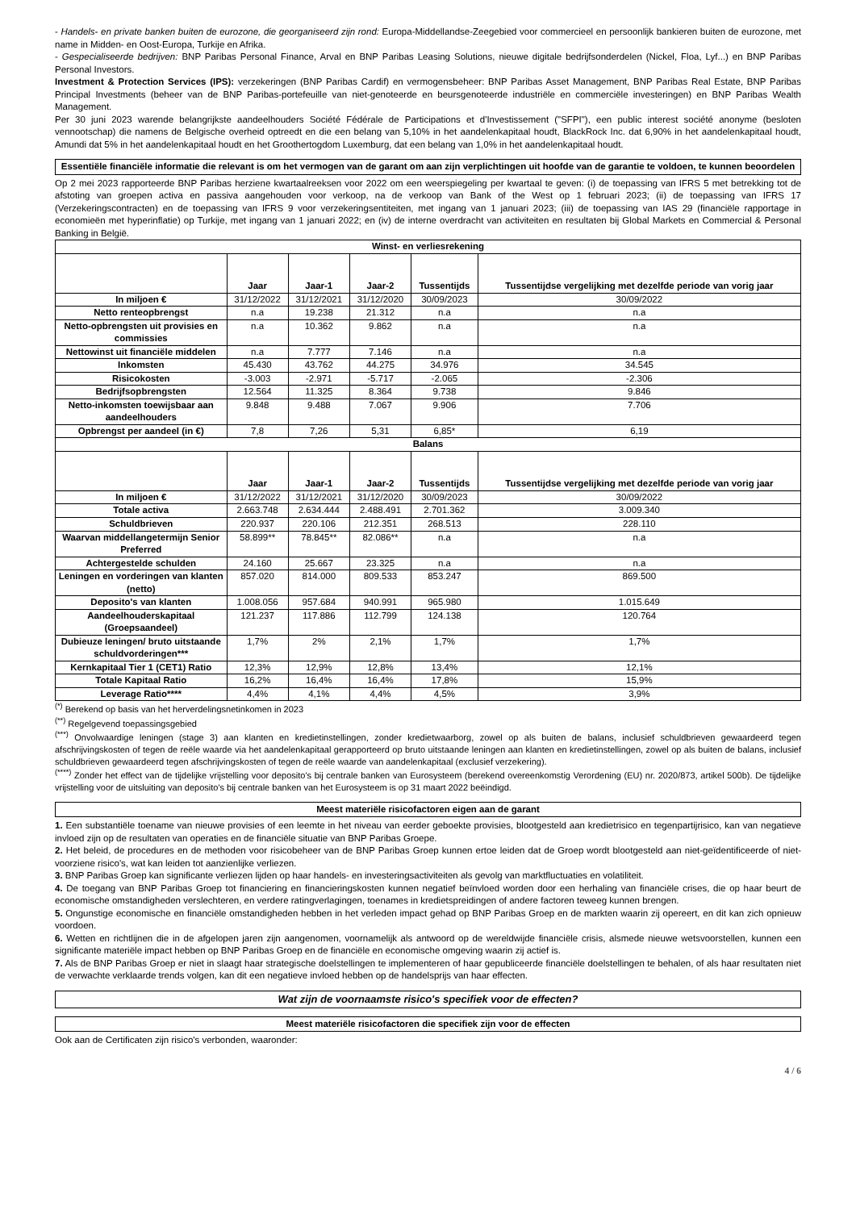- Handels- en private banken buiten de eurozone, die georganiseerd zijn rond: Europa-Middellandse-Zeegebied voor commercieel en persoonlijk bankieren buiten de eurozone, met name in Midden- en Oost-Europa, Turkije en Afrika.
- Gespecialiseerde bedrijven: BNP Paribas Personal Finance, Arval en BNP Paribas Leasing Solutions, nieuwe digitale bedrijfsonderdelen (Nickel, Floa, Lyf...) en BNP Paribas Personal Investors.
Investment & Protection Services (IPS): verzekeringen (BNP Paribas Cardif) en vermogensbeheer: BNP Paribas Asset Management, BNP Paribas Real Estate, BNP Paribas Principal Investments (beheer van de BNP Paribas-portefeuille van niet-genoteerde en beursgenoteerde industriële en commerciële investeringen) en BNP Paribas Wealth Management.
Per 30 juni 2023 warende belangrijkste aandeelhouders Société Fédérale de Participations et d'Investissement ("SFPI"), een public interest société anonyme (besloten vennootschap) die namens de Belgische overheid optreedt en die een belang van 5,10% in het aandelenkapitaal houdt, BlackRock Inc. dat 6,90% in het aandelenkapitaal houdt, Amundi dat 5% in het aandelenkapitaal houdt en het Groothertogdom Luxemburg, dat een belang van 1,0% in het aandelenkapitaal houdt.
Essentiële financiële informatie die relevant is om het vermogen van de garant om aan zijn verplichtingen uit hoofde van de garantie te voldoen, te kunnen beoordelen
Op 2 mei 2023 rapporteerde BNP Paribas herziene kwartaalreeksen voor 2022 om een weerspiegeling per kwartaal te geven: (i) de toepassing van IFRS 5 met betrekking tot de afstoting van groepen activa en passiva aangehouden voor verkoop, na de verkoop van Bank of the West op 1 februari 2023; (ii) de toepassing van IFRS 17 (Verzekeringscontracten) en de toepassing van IFRS 9 voor verzekeringsentiteiten, met ingang van 1 januari 2023; (iii) de toepassing van IAS 29 (financiële rapportage in economieën met hyperinflatie) op Turkije, met ingang van 1 januari 2022; en (iv) de interne overdracht van activiteiten en resultaten bij Global Markets en Commercial & Personal Banking in België.
| Winst- en verliesrekening | | | | | |
| --- | --- | --- | --- | --- | --- |
| | Jaar | Jaar-1 | Jaar-2 | Tussentijds | Tussentijdse vergelijking met dezelfde periode van vorig jaar |
| In miljoen € | 31/12/2022 | 31/12/2021 | 31/12/2020 | 30/09/2023 | 30/09/2022 |
| Netto renteopbrengst | n.a | 19.238 | 21.312 | n.a | n.a |
| Netto-opbrengsten uit provisies en commissies | n.a | 10.362 | 9.862 | n.a | n.a |
| Nettowinst uit financiële middelen | n.a | 7.777 | 7.146 | n.a | n.a |
| Inkomsten | 45.430 | 43.762 | 44.275 | 34.976 | 34.545 |
| Risicokosten | -3.003 | -2.971 | -5.717 | -2.065 | -2.306 |
| Bedrijfsopbrengsten | 12.564 | 11.325 | 8.364 | 9.738 | 9.846 |
| Netto-inkomsten toewijsbaar aan aandeelhouders | 9.848 | 9.488 | 7.067 | 9.906 | 7.706 |
| Opbrengst per aandeel (in €) | 7,8 | 7,26 | 5,31 | 6,85* | 6,19 |
| Balans | | | | | |
| | Jaar | Jaar-1 | Jaar-2 | Tussentijds | Tussentijdse vergelijking met dezelfde periode van vorig jaar |
| In miljoen € | 31/12/2022 | 31/12/2021 | 31/12/2020 | 30/09/2023 | 30/09/2022 |
| Totale activa | 2.663.748 | 2.634.444 | 2.488.491 | 2.701.362 | 3.009.340 |
| Schuldbrieven | 220.937 | 220.106 | 212.351 | 268.513 | 228.110 |
| Waarvan middellangetermijn Senior Preferred | 58.899** | 78.845** | 82.086** | n.a | n.a |
| Achtergestelde schulden | 24.160 | 25.667 | 23.325 | n.a | n.a |
| Leningen en vorderingen van klanten (netto) | 857.020 | 814.000 | 809.533 | 853.247 | 869.500 |
| Deposito's van klanten | 1.008.056 | 957.684 | 940.991 | 965.980 | 1.015.649 |
| Aandeelhouderskapitaal (Groepsaandeel) | 121.237 | 117.886 | 112.799 | 124.138 | 120.764 |
| Dubieuze leningen/ bruto uitstaande schuldvorderingen*** | 1,7% | 2% | 2,1% | 1,7% | 1,7% |
| Kernkapitaal Tier 1 (CET1) Ratio | 12,3% | 12,9% | 12,8% | 13,4% | 12,1% |
| Totale Kapitaal Ratio | 16,2% | 16,4% | 16,4% | 17,8% | 15,9% |
| Leverage Ratio**** | 4,4% | 4,1% | 4,4% | 4,5% | 3,9% |
<sup>(*)</sup> Berekend op basis van het herverdelingsnetinkomen in 2023
<sup>(**)</sup> Regelgevend toepassingsgebied
<sup>(***)</sup> Onvolwaardige leningen (stage 3) aan klanten en kredietinstellingen, zonder kredietwaarborg, zowel op als buiten de balans, inclusief schuldbrieven gewaardeerd tegen afschrijvingskosten of tegen de reële waarde via het aandelenkapitaal gerapporteerd op bruto uitstaande leningen aan klanten en kredietinstellingen, zowel op als buiten de balans, inclusief schuldbrieven gewaardeerd tegen afschrijvingskosten of tegen de reële waarde van aandelenkapitaal (exclusief verzekering).
<sup>(****)</sup> Zonder het effect van de tijdelijke vrijstelling voor deposito's bij centrale banken van Eurosysteem (berekend overeenkomstig Verordening (EU) nr. 2020/873, artikel 500b). De tijdelijke vrijstelling voor de uitsluiting van deposito's bij centrale banken van het Eurosysteem is op 31 maart 2022 beëindigd.
Meest materiële risicofactoren eigen aan de garant
1. Een substantiële toename van nieuwe provisies of een leemte in het niveau van eerder geboekte provisies, blootgesteld aan kredietrisico en tegenpartijrisico, kan van negatieve invloed zijn op de resultaten van operaties en de financiële situatie van BNP Paribas Groepe.
2. Het beleid, de procedures en de methoden voor risicobeheer van de BNP Paribas Groep kunnen ertoe leiden dat de Groep wordt blootgesteld aan niet-geïdentificeerde of niet-voorziene risico's, wat kan leiden tot aanzienlijke verliezen.
3. BNP Paribas Groep kan significante verliezen lijden op haar handels- en investeringsactiviteiten als gevolg van marktfluctuaties en volatiliteit.
4. De toegang van BNP Paribas Groep tot financiering en financieringskosten kunnen negatief beïnvloed worden door een herhaling van financiële crises, die op haar beurt de economische omstandigheden verslechteren, en verdere ratingverlagingen, toenames in kredietspreidingen of andere factoren teweeg kunnen brengen.
5. Ongunstige economische en financiële omstandigheden hebben in het verleden impact gehad op BNP Paribas Groep en de markten waarin zij opereert, en dit kan zich opnieuw voordoen.
6. Wetten en richtlijnen die in de afgelopen jaren zijn aangenomen, voornamelijk als antwoord op de wereldwijde financiële crisis, alsmede nieuwe wetsvoorstellen, kunnen een significante materiële impact hebben op BNP Paribas Groep en de financiële en economische omgeving waarin zij actief is.
7. Als de BNP Paribas Groep er niet in slaagt haar strategische doelstellingen te implementeren of haar gepubliceerde financiële doelstellingen te behalen, of als haar resultaten niet de verwachte verklaarde trends volgen, kan dit een negatieve invloed hebben op de handelsprijs van haar effecten.
Wat zijn de voornaamste risico's specifiek voor de effecten?
Meest materiële risicofactoren die specifiek zijn voor de effecten
Ook aan de Certificaten zijn risico's verbonden, waaronder:
4 / 6